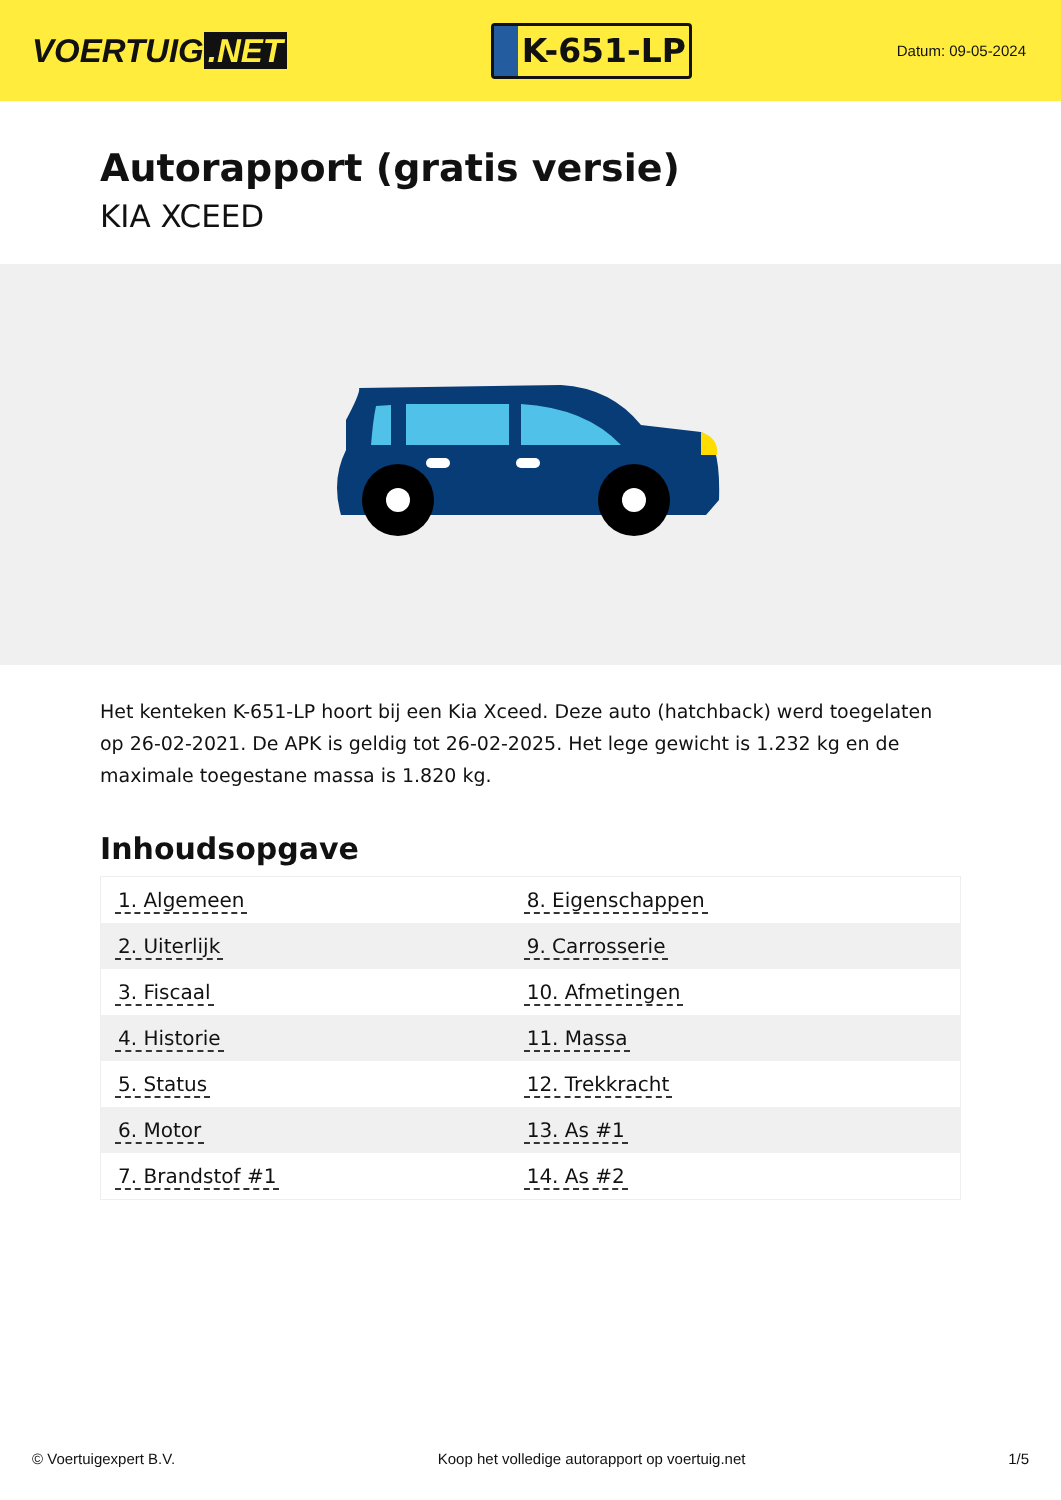VOERTUIG.NET
K-651-LP
Datum: 09-05-2024
Autorapport (gratis versie)
KIA XCEED
Het kenteken K-651-LP hoort bij een Kia Xceed. Deze auto (hatchback) werd toegelaten op 26-02-2021. De APK is geldig tot 26-02-2025. Het lege gewicht is 1.232 kg en de maximale toegestane massa is 1.820 kg.
Inhoudsopgave
| 1. Algemeen | 8. Eigenschappen |
| 2. Uiterlijk | 9. Carrosserie |
| 3. Fiscaal | 10. Afmetingen |
| 4. Historie | 11. Massa |
| 5. Status | 12. Trekkracht |
| 6. Motor | 13. As #1 |
| 7. Brandstof #1 | 14. As #2 |
© Voertuigexpert B.V. Koop het volledige autorapport op voertuig.net 1/5